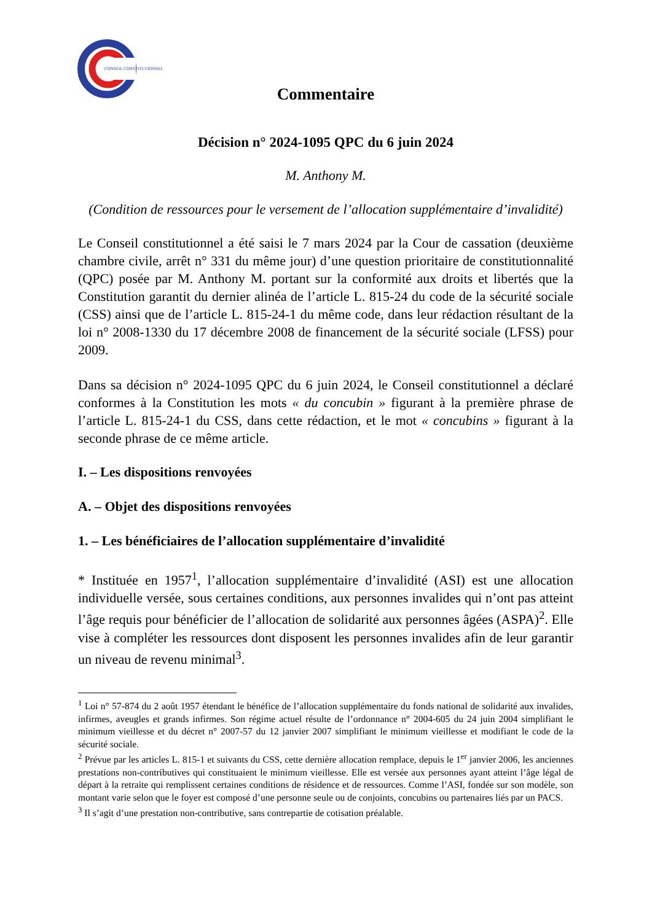CONSEIL CONSTITUTIONNEL
Commentaire
Décision n° 2024-1095 QPC du 6 juin 2024
M. Anthony M.
(Condition de ressources pour le versement de l’allocation supplémentaire d’invalidité)
Le Conseil constitutionnel a été saisi le 7 mars 2024 par la Cour de cassation (deuxième chambre civile, arrêt n° 331 du même jour) d’une question prioritaire de constitutionnalité (QPC) posée par M. Anthony M. portant sur la conformité aux droits et libertés que la Constitution garantit du dernier alinéa de l’article L. 815-24 du code de la sécurité sociale (CSS) ainsi que de l’article L. 815-24-1 du même code, dans leur rédaction résultant de la loi n° 2008-1330 du 17 décembre 2008 de financement de la sécurité sociale (LFSS) pour 2009.
Dans sa décision n° 2024-1095 QPC du 6 juin 2024, le Conseil constitutionnel a déclaré conformes à la Constitution les mots « du concubin » figurant à la première phrase de l’article L. 815-24-1 du CSS, dans cette rédaction, et le mot « concubins » figurant à la seconde phrase de ce même article.
I. – Les dispositions renvoyées
A. – Objet des dispositions renvoyées
1. – Les bénéficiaires de l’allocation supplémentaire d’invalidité
* Instituée en 1957<sup>1</sup>, l’allocation supplémentaire d’invalidité (ASI) est une allocation individuelle versée, sous certaines conditions, aux personnes invalides qui n’ont pas atteint l’âge requis pour bénéficier de l’allocation de solidarité aux personnes âgées (ASPA)<sup>2</sup>. Elle vise à compléter les ressources dont disposent les personnes invalides afin de leur garantir un niveau de revenu minimal<sup>3</sup>.
<sup>1</sup> Loi n° 57-874 du 2 août 1957 étendant le bénéfice de l’allocation supplémentaire du fonds national de solidarité aux invalides, infirmes, aveugles et grands infirmes. Son régime actuel résulte de l’ordonnance n° 2004-605 du 24 juin 2004 simplifiant le minimum vieillesse et du décret n° 2007-57 du 12 janvier 2007 simplifiant le minimum vieillesse et modifiant le code de la sécurité sociale.
<sup>2</sup> Prévue par les articles L. 815-1 et suivants du CSS, cette dernière allocation remplace, depuis le 1<sup>er</sup> janvier 2006, les anciennes prestations non-contributives qui constituaient le minimum vieillesse. Elle est versée aux personnes ayant atteint l’âge légal de départ à la retraite qui remplissent certaines conditions de résidence et de ressources. Comme l’ASI, fondée sur son modèle, son montant varie selon que le foyer est composé d’une personne seule ou de conjoints, concubins ou partenaires liés par un PACS.
<sup>3</sup> Il s’agit d’une prestation non-contributive, sans contrepartie de cotisation préalable.